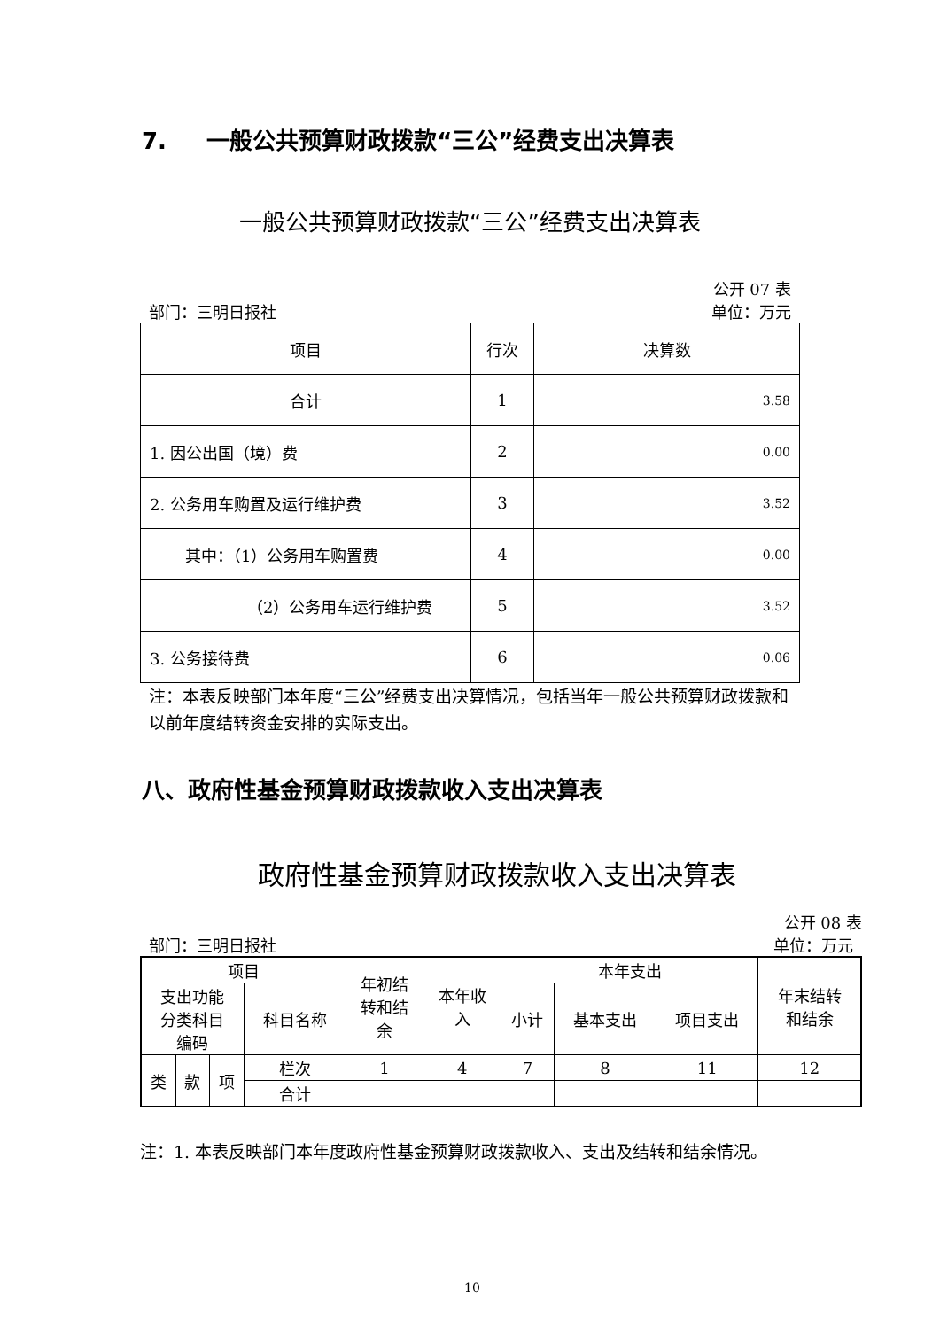7. 一般公共预算财政拨款“三公”经费支出决算表
一般公共预算财政拨款“三公”经费支出决算表
公开 07 表
部门：三明日报社 单位：万元
| 项目 | 行次 | 决算数 |
| 合计 | 1 | 3.58 |
| 1. 因公出国（境）费 | 2 | 0.00 |
| 2. 公务用车购置及运行维护费 | 3 | 3.52 |
| 其中：（1）公务用车购置费 | 4 | 0.00 |
| （2）公务用车运行维护费 | 5 | 3.52 |
| 3. 公务接待费 | 6 | 0.06 |
注：本表反映部门本年度“三公”经费支出决算情况，包括当年一般公共预算财政拨款和以前年度结转资金安排的实际支出。
八、政府性基金预算财政拨款收入支出决算表
政府性基金预算财政拨款收入支出决算表
公开 08 表
部门：三明日报社 单位：万元
| 项目 | | | | 年初结 转和结 余 | 本年收 入 | 本年支出 | | | 年末结转 和结余 |
| 支出功能 分类科目 编码 | | | 科目名称 | | | 小计 | 基本支出 | 项目支出 | |
| 类 | 款 | 项 | 栏次 | 1 | 4 | 7 | 8 | 11 | 12 |
| | | | 合计 | | | | | | |
注：1. 本表反映部门本年度政府性基金预算财政拨款收入、支出及结转和结余情况。
10